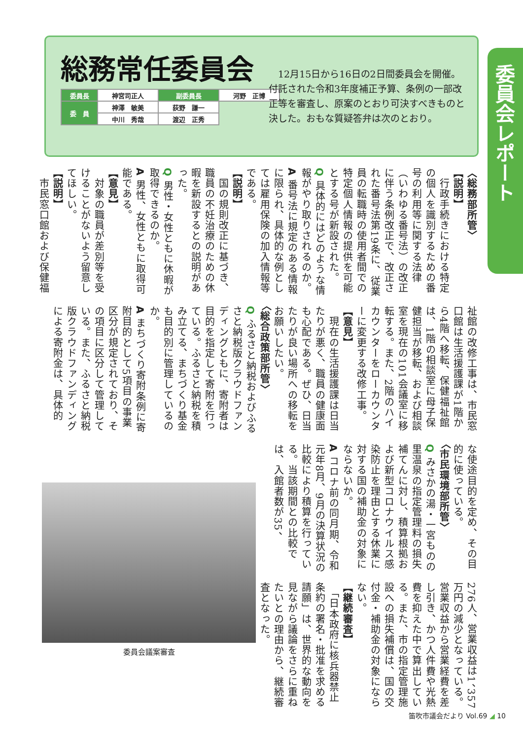総務常任委員会
| 委員長 | 神宮司正人 | 副委員長 | 河野 正博 |
| 委 員 | 神澤 敏美 | 荻野 謙一 | |
| | 中川 秀哉 | 渡辺 正秀 | |
　12月15日から16日の2日間委員会を開催。付託された令和3年度補正予算、条例の一部改正等を審査し、原案のとおり可決すべきものと決した。おもな質疑答弁は次のとおり。
委員会レポート
〈総務部所管〉
【説明】
　行政手続きにおける特定の個人を識別するための番号の利用等に関する法律（いわゆる番号法）の改正に伴う条例改正で、改正された番号法第19条に、従業員の転職時の使用者間での特定個人情報の提供を可能とする号が新設された。
Q 具体的にはどのような情報がやり取りされるのか。
A 番号法に規定のある情報に限られ、具体的な例としては雇用保険の加入情報等である。
【説明】
　国の規則改正に基づき、職員の不妊治療のための休暇を新設するとの説明があった。
Q 男性・女性ともに休暇が取得できるのか。
A 男性、女性ともに取得可能である。
【意見】
　対象の職員が差別等を受けることがないよう留意してほしい。
【説明】
　市民窓口館および保健福
祉館の改修工事は、市民窓口館は生活援護課が1階から4階へ移転、保健福祉館は、1階の相談室に母子保健担当が移転、および相談室を現在の101会議室に移転する。また、2階のハイカウンターをローカウンターに変更する改修工事。
【意見】
　現在の生活援護課は日当たりが悪く、職員の健康面も心配である。ぜひ、日当たりが良い場所への移転をお願いしたい。
〈総合政策部所管〉
Q ふるさと納税およびふるさと納税版クラウドファンディングともに、寄附者は目的を指定して寄附を行っている。ふるさと納税を積み立てる、まちづくり基金も目的別に管理しているのか。
A まちづくり寄附条例に寄附目的として5項目の事業区分が規定されており、その項目に区分して管理している。また、ふるさと納税版クラウドファンディングによる寄附金は、具体的
な使途目的を定め、その目的に使っている。
〈市民環境部所管〉
Q みさかの湯・一宮ものの里温泉の指定管理料の損失補てんに対し、積算根拠および新型コロナウイルス感染防止を理由とする休業に対する国の補助金の対象にならないか。
A コロナ前の同月期、令和元年8月、9月の決算状況の比較により積算を行っている。当該期間との比較では、入館者数が35、
276人、営業収益は1、357万円の減少となっている。営業収益から営業経費を差し引き、かつ人件費や光熱費を抑えた中で算出している。また、市の指定管理施設への損失補償は、国の交付金・補助金の対象にならない。
【継続審査】
　「日本政府に核兵器禁止条約の署名・批准を求める請願」は、世界的な動向を見ながら議論をさらに重ねたいとの理由から、継続審査となった。
委員会議案審査
笛吹市議会だより Vol.69 ◢ 10